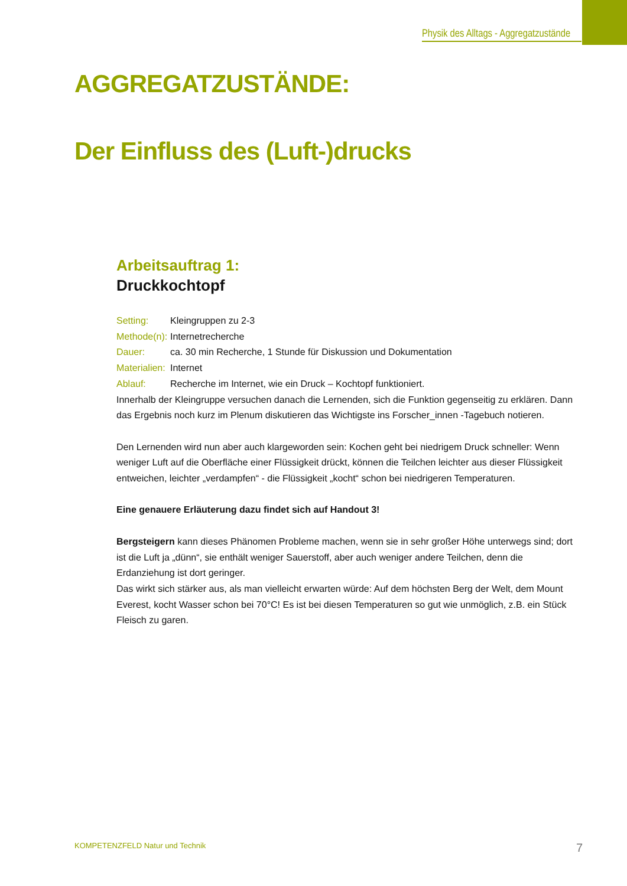Physik des Alltags - Aggregatzustände
AGGREGATZUSTÄNDE:
Der Einfluss des (Luft-)drucks
Arbeitsauftrag 1:
Druckkochtopf
Setting: Kleingruppen zu 2-3
Methode(n): Internetrecherche
Dauer: ca. 30 min Recherche, 1 Stunde für Diskussion und Dokumentation
Materialien: Internet
Ablauf: Recherche im Internet, wie ein Druck – Kochtopf funktioniert.
Innerhalb der Kleingruppe versuchen danach die Lernenden, sich die Funktion gegenseitig zu erklären. Dann das Ergebnis noch kurz im Plenum diskutieren das Wichtigste ins Forscher_innen -Tagebuch notieren.
Den Lernenden wird nun aber auch klargeworden sein: Kochen geht bei niedrigem Druck schneller: Wenn weniger Luft auf die Oberfläche einer Flüssigkeit drückt, können die Teilchen leichter aus dieser Flüssigkeit entweichen, leichter „verdampfen“ - die Flüssigkeit „kocht“ schon bei niedrigeren Temperaturen.
Eine genauere Erläuterung dazu findet sich auf Handout 3!
Bergsteigern kann dieses Phänomen Probleme machen, wenn sie in sehr großer Höhe unterwegs sind; dort ist die Luft ja „dünn“, sie enthält weniger Sauerstoff, aber auch weniger andere Teilchen, denn die Erdanziehung ist dort geringer.
Das wirkt sich stärker aus, als man vielleicht erwarten würde: Auf dem höchsten Berg der Welt, dem Mount Everest, kocht Wasser schon bei 70°C! Es ist bei diesen Temperaturen so gut wie unmöglich, z.B. ein Stück Fleisch zu garen.
KOMPETENZFELD Natur und Technik
7